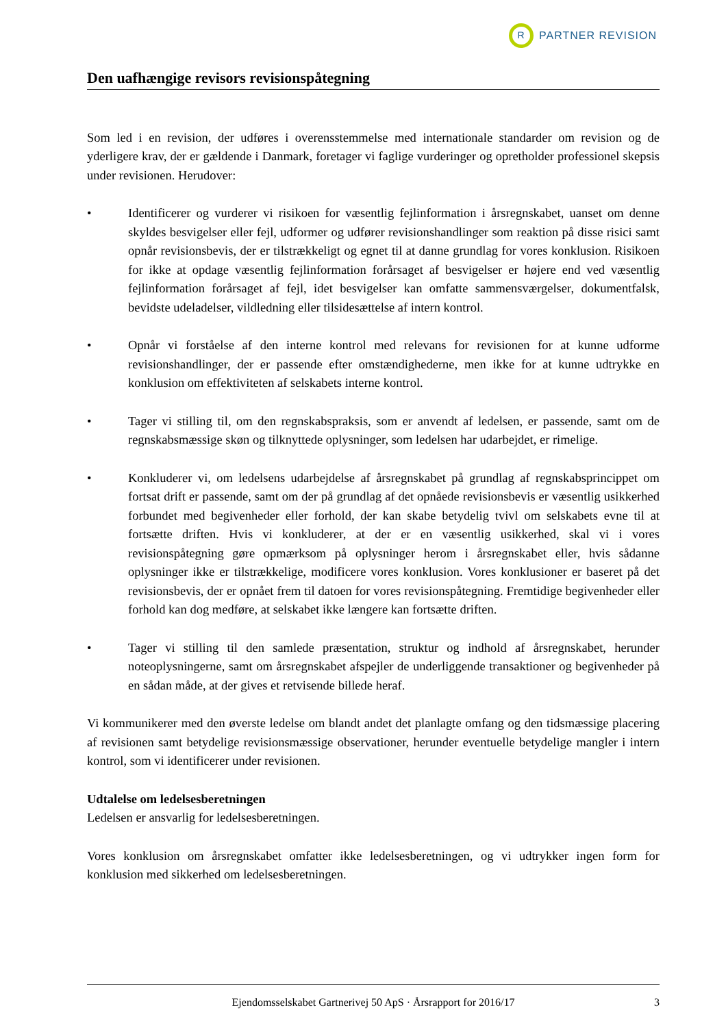R
PARTNER REVISION
Den uafhængige revisors revisionspåtegning
Som led i en revision, der udføres i overensstemmelse med internationale standarder om revision og de yderligere krav, der er gældende i Danmark, foretager vi faglige vurderinger og opretholder professionel skepsis under revisionen. Herudover:
• Identificerer og vurderer vi risikoen for væsentlig fejlinformation i årsregnskabet, uanset om denne skyldes besvigelser eller fejl, udformer og udfører revisionshandlinger som reaktion på disse risici samt opnår revisionsbevis, der er tilstrækkeligt og egnet til at danne grundlag for vores konklusion. Risikoen for ikke at opdage væsentlig fejlinformation forårsaget af besvigelser er højere end ved væsentlig fejlinformation forårsaget af fejl, idet besvigelser kan omfatte sammensværgelser, dokumentfalsk, bevidste udeladelser, vildledning eller tilsidesættelse af intern kontrol.
• Opnår vi forståelse af den interne kontrol med relevans for revisionen for at kunne udforme revisionshandlinger, der er passende efter omstændighederne, men ikke for at kunne udtrykke en konklusion om effektiviteten af selskabets interne kontrol.
• Tager vi stilling til, om den regnskabspraksis, som er anvendt af ledelsen, er passende, samt om de regnskabsmæssige skøn og tilknyttede oplysninger, som ledelsen har udarbejdet, er rimelige.
• Konkluderer vi, om ledelsens udarbejdelse af årsregnskabet på grundlag af regnskabsprincippet om fortsat drift er passende, samt om der på grundlag af det opnåede revisionsbevis er væsentlig usikkerhed forbundet med begivenheder eller forhold, der kan skabe betydelig tvivl om selskabets evne til at fortsætte driften. Hvis vi konkluderer, at der er en væsentlig usikkerhed, skal vi i vores revisionspåtegning gøre opmærksom på oplysninger herom i årsregnskabet eller, hvis sådanne oplysninger ikke er tilstrækkelige, modificere vores konklusion. Vores konklusioner er baseret på det revisionsbevis, der er opnået frem til datoen for vores revisionspåtegning. Fremtidige begivenheder eller forhold kan dog medføre, at selskabet ikke længere kan fortsætte driften.
• Tager vi stilling til den samlede præsentation, struktur og indhold af årsregnskabet, herunder noteoplysningerne, samt om årsregnskabet afspejler de underliggende transaktioner og begivenheder på en sådan måde, at der gives et retvisende billede heraf.
Vi kommunikerer med den øverste ledelse om blandt andet det planlagte omfang og den tidsmæssige placering af revisionen samt betydelige revisionsmæssige observationer, herunder eventuelle betydelige mangler i intern kontrol, som vi identificerer under revisionen.
Udtalelse om ledelsesberetningen
Ledelsen er ansvarlig for ledelsesberetningen.
Vores konklusion om årsregnskabet omfatter ikke ledelsesberetningen, og vi udtrykker ingen form for konklusion med sikkerhed om ledelsesberetningen.
Ejendomsselskabet Gartnerivej 50 ApS · Årsrapport for 2016/17 3